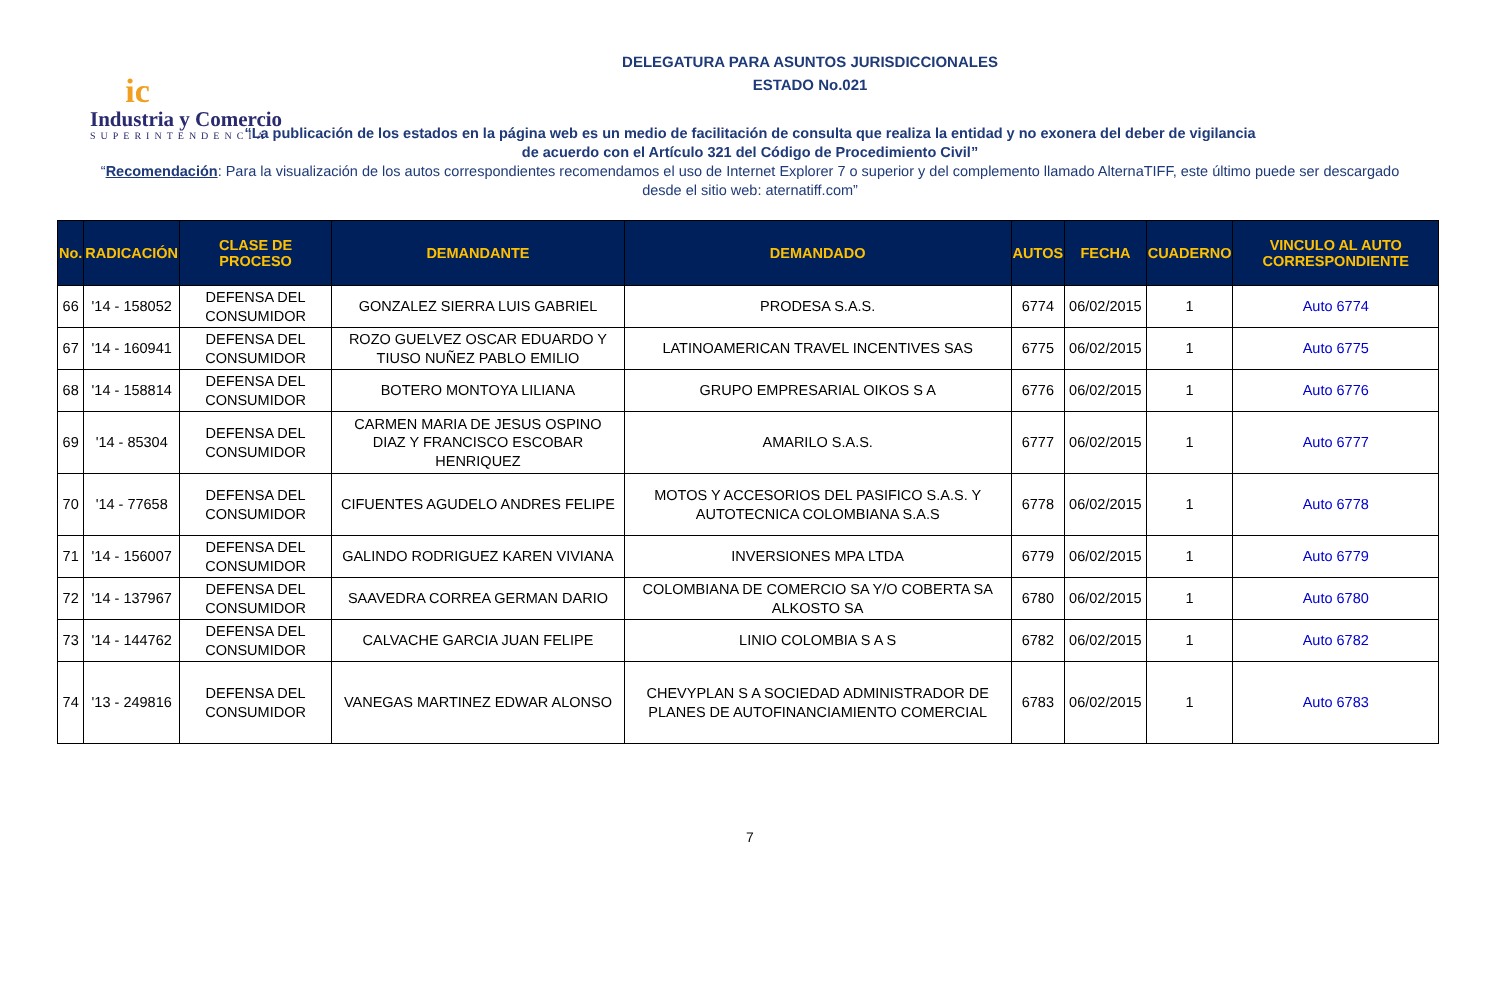ic
Industria y Comercio
SUPERINTENDENCIA
DELEGATURA PARA ASUNTOS JURISDICCIONALES
ESTADO No.021
“La publicación de los estados en la página web es un medio de facilitación de consulta que realiza la entidad y no exonera del deber de vigilancia
de acuerdo con el Artículo 321 del Código de Procedimiento Civil”
“Recomendación: Para la visualización de los autos correspondientes recomendamos el uso de Internet Explorer 7 o superior y del complemento llamado AlternaTIFF, este último puede ser descargado desde el sitio web: aternatiff.com”
| No. | RADICACIÓN | CLASE DE PROCESO | DEMANDANTE | DEMANDADO | AUTOS | FECHA | CUADERNO | VINCULO AL AUTO CORRESPONDIENTE |
| --- | --- | --- | --- | --- | --- | --- | --- | --- |
| 66 | '14 - 158052 | DEFENSA DEL CONSUMIDOR | GONZALEZ SIERRA LUIS GABRIEL | PRODESA S.A.S. | 6774 | 06/02/2015 | 1 | Auto 6774 |
| 67 | '14 - 160941 | DEFENSA DEL CONSUMIDOR | ROZO GUELVEZ OSCAR EDUARDO Y TIUSO NUÑEZ PABLO EMILIO | LATINOAMERICAN TRAVEL INCENTIVES SAS | 6775 | 06/02/2015 | 1 | Auto 6775 |
| 68 | '14 - 158814 | DEFENSA DEL CONSUMIDOR | BOTERO MONTOYA LILIANA | GRUPO EMPRESARIAL OIKOS S A | 6776 | 06/02/2015 | 1 | Auto 6776 |
| 69 | '14 - 85304 | DEFENSA DEL CONSUMIDOR | CARMEN MARIA DE JESUS OSPINO DIAZ Y FRANCISCO ESCOBAR HENRIQUEZ | AMARILO S.A.S. | 6777 | 06/02/2015 | 1 | Auto 6777 |
| 70 | '14 - 77658 | DEFENSA DEL CONSUMIDOR | CIFUENTES AGUDELO ANDRES FELIPE | MOTOS Y ACCESORIOS DEL PASIFICO S.A.S. Y AUTOTECNICA COLOMBIANA S.A.S | 6778 | 06/02/2015 | 1 | Auto 6778 |
| 71 | '14 - 156007 | DEFENSA DEL CONSUMIDOR | GALINDO RODRIGUEZ KAREN VIVIANA | INVERSIONES MPA LTDA | 6779 | 06/02/2015 | 1 | Auto 6779 |
| 72 | '14 - 137967 | DEFENSA DEL CONSUMIDOR | SAAVEDRA CORREA GERMAN DARIO | COLOMBIANA DE COMERCIO SA Y/O COBERTA SA ALKOSTO SA | 6780 | 06/02/2015 | 1 | Auto 6780 |
| 73 | '14 - 144762 | DEFENSA DEL CONSUMIDOR | CALVACHE GARCIA JUAN FELIPE | LINIO COLOMBIA S A S | 6782 | 06/02/2015 | 1 | Auto 6782 |
| 74 | '13 - 249816 | DEFENSA DEL CONSUMIDOR | VANEGAS MARTINEZ EDWAR ALONSO | CHEVYPLAN S A SOCIEDAD ADMINISTRADOR DE PLANES DE AUTOFINANCIAMIENTO COMERCIAL | 6783 | 06/02/2015 | 1 | Auto 6783 |
7